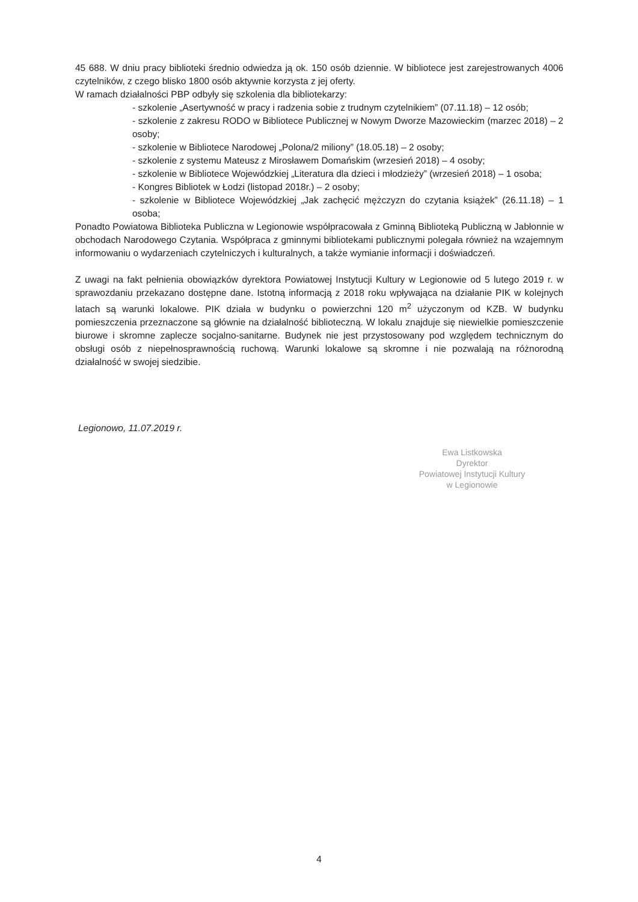45 688. W dniu pracy biblioteki średnio odwiedza ją ok. 150 osób dziennie. W bibliotece jest zarejestrowanych 4006 czytelników, z czego blisko 1800 osób aktywnie korzysta z jej oferty.
W ramach działalności PBP odbyły się szkolenia dla bibliotekarzy:
- szkolenie „Asertywność w pracy i radzenia sobie z trudnym czytelnikiem” (07.11.18) – 12 osób;
- szkolenie z zakresu RODO w Bibliotece Publicznej w Nowym Dworze Mazowieckim (marzec 2018) – 2 osoby;
- szkolenie w Bibliotece Narodowej „Polona/2 miliony” (18.05.18) – 2 osoby;
- szkolenie z systemu Mateusz z Mirosławem Domańskim (wrzesień 2018) – 4 osoby;
- szkolenie w Bibliotece Wojewódzkiej „Literatura dla dzieci i młodzieży” (wrzesień 2018) – 1 osoba;
- Kongres Bibliotek w Łodzi (listopad 2018r.) – 2 osoby;
- szkolenie w Bibliotece Wojewódzkiej „Jak zachęcić mężczyzn do czytania książek” (26.11.18) – 1 osoba;
Ponadto Powiatowa Biblioteka Publiczna w Legionowie współpracowała z Gminną Biblioteką Publiczną w Jabłonnie w obchodach Narodowego Czytania. Współpraca z gminnymi bibliotekami publicznymi polegała również na wzajemnym informowaniu o wydarzeniach czytelniczych i kulturalnych, a także wymianie informacji i doświadczeń.
Z uwagi na fakt pełnienia obowiązków dyrektora Powiatowej Instytucji Kultury w Legionowie od 5 lutego 2019 r. w sprawozdaniu przekazano dostępne dane. Istotną informacją z 2018 roku wpływająca na działanie PIK w kolejnych latach są warunki lokalowe. PIK działa w budynku o powierzchni 120 m<sup>2</sup> użyczonym od KZB. W budynku pomieszczenia przeznaczone są głównie na działalność biblioteczną. W lokalu znajduje się niewielkie pomieszczenie biurowe i skromne zaplecze socjalno-sanitarne. Budynek nie jest przystosowany pod względem technicznym do obsługi osób z niepełnosprawnością ruchową. Warunki lokalowe są skromne i nie pozwalają na różnorodną działalność w swojej siedzibie.
Legionowo, 11.07.2019 r.
Ewa Listkowska
Dyrektor
Powiatowej Instytucji Kultury
w Legionowie
4